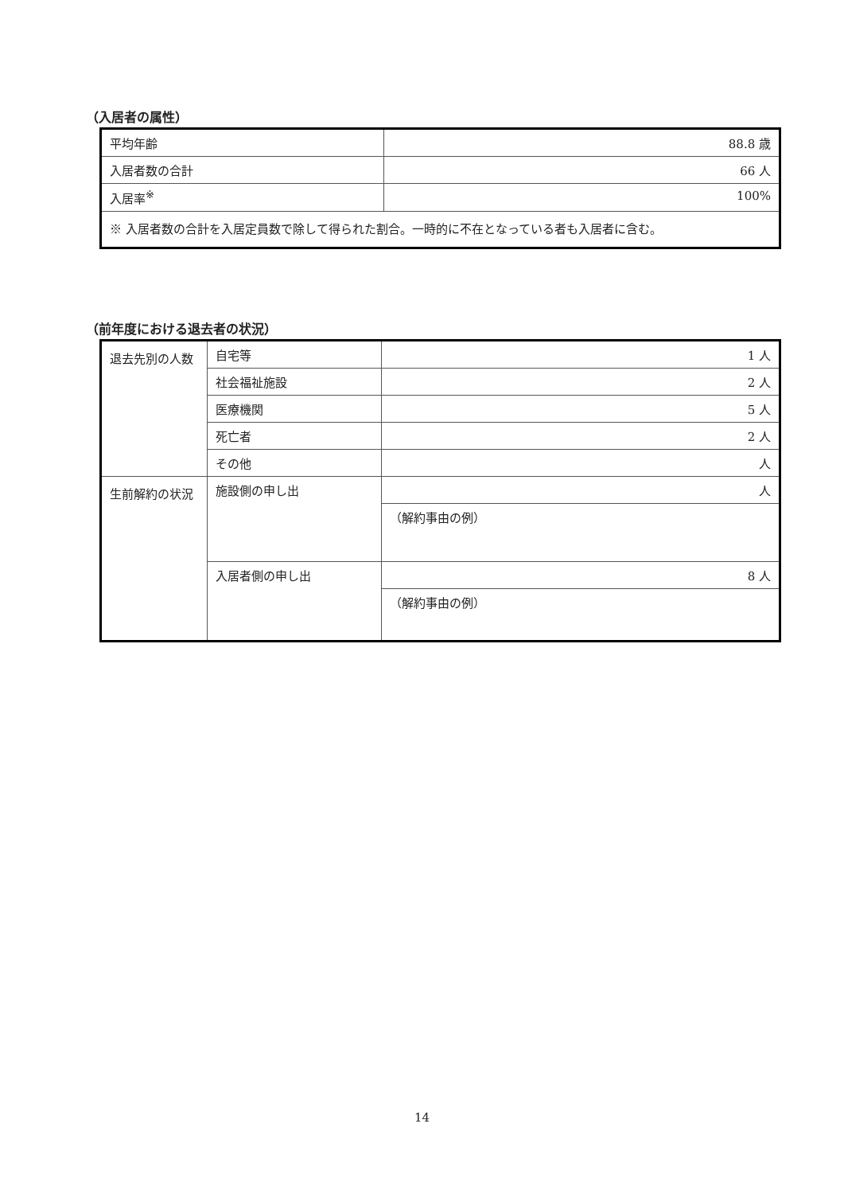（入居者の属性）
| 平均年齢 | 88.8 歳 |
| 入居者数の合計 | 66 人 |
| 入居率<sup>※</sup> | 100% |
| ※ 入居者数の合計を入居定員数で除して得られた割合。一時的に不在となっている者も入居者に含む。 | |
（前年度における退去者の状況）
| 退去先別の人数 | 自宅等 | 1 人 |
| | 社会福祉施設 | 2 人 |
| | 医療機関 | 5 人 |
| | 死亡者 | 2 人 |
| | その他 | 人 |
| 生前解約の状況 | 施設側の申し出 | 人 |
| | | （解約事由の例） |
| | 入居者側の申し出 | 8 人 |
| | | （解約事由の例） |
14